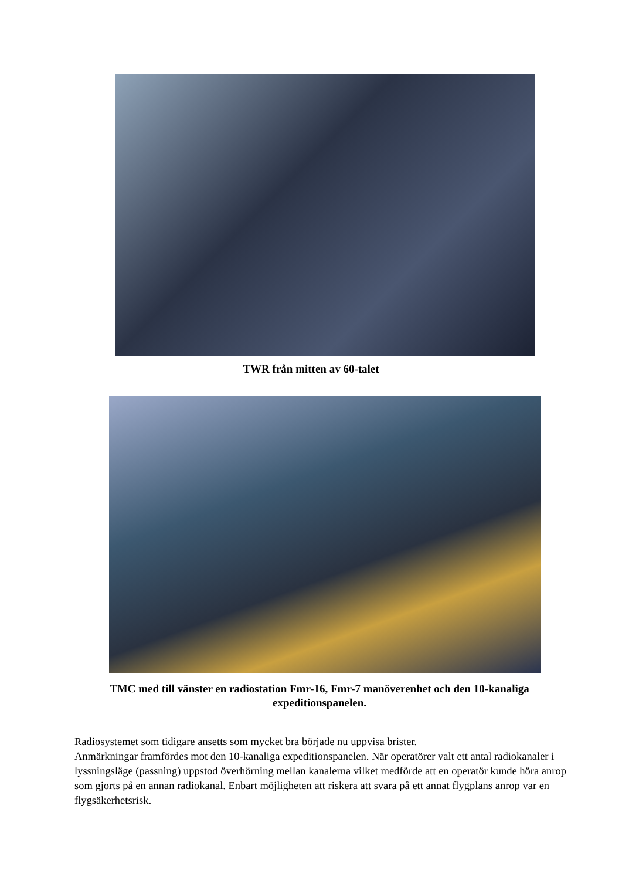TWR från mitten av 60-talet
TMC med till vänster en radiostation Fmr-16, Fmr-7 manöverenhet och den 10-kanaliga expeditionspanelen.
Radiosystemet som tidigare ansetts som mycket bra började nu uppvisa brister.
Anmärkningar framfördes mot den 10-kanaliga expeditionspanelen. När operatörer valt ett antal radiokanaler i lyssningsläge (passning) uppstod överhörning mellan kanalerna vilket medförde att en operatör kunde höra anrop som gjorts på en annan radiokanal. Enbart möjligheten att riskera att svara på ett annat flygplans anrop var en flygsäkerhetsrisk.